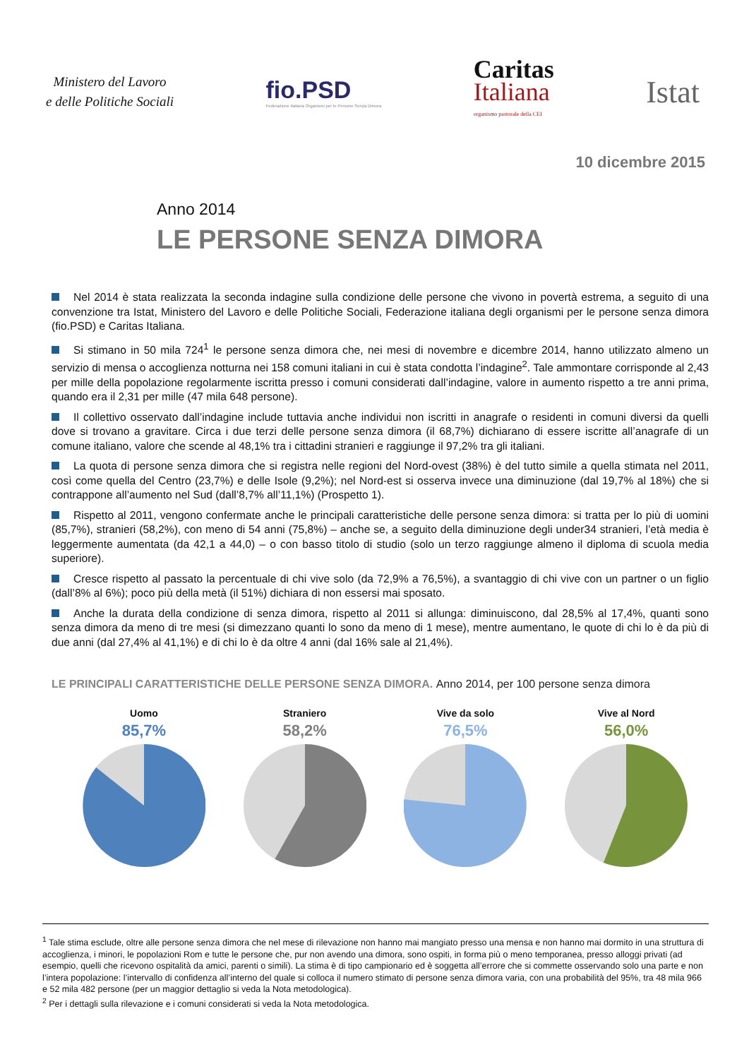Ministero del Lavoro
e delle Politiche Sociali
fio.PSD
Federazione Italiana Organismi per le Persone Senza Dimora
Caritas
Italiana
organismo pastorale della CEI
Istat
10 dicembre 2015
Anno 2014
LE PERSONE SENZA DIMORA
Nel 2014 è stata realizzata la seconda indagine sulla condizione delle persone che vivono in povertà estrema, a seguito di una convenzione tra Istat, Ministero del Lavoro e delle Politiche Sociali, Federazione italiana degli organismi per le persone senza dimora (fio.PSD) e Caritas Italiana.
Si stimano in 50 mila 724<sup>1</sup> le persone senza dimora che, nei mesi di novembre e dicembre 2014, hanno utilizzato almeno un servizio di mensa o accoglienza notturna nei 158 comuni italiani in cui è stata condotta l’indagine<sup>2</sup>. Tale ammontare corrisponde al 2,43 per mille della popolazione regolarmente iscritta presso i comuni considerati dall’indagine, valore in aumento rispetto a tre anni prima, quando era il 2,31 per mille (47 mila 648 persone).
Il collettivo osservato dall’indagine include tuttavia anche individui non iscritti in anagrafe o residenti in comuni diversi da quelli dove si trovano a gravitare. Circa i due terzi delle persone senza dimora (il 68,7%) dichiarano di essere iscritte all’anagrafe di un comune italiano, valore che scende al 48,1% tra i cittadini stranieri e raggiunge il 97,2% tra gli italiani.
La quota di persone senza dimora che si registra nelle regioni del Nord-ovest (38%) è del tutto simile a quella stimata nel 2011, così come quella del Centro (23,7%) e delle Isole (9,2%); nel Nord-est si osserva invece una diminuzione (dal 19,7% al 18%) che si contrappone all’aumento nel Sud (dall’8,7% all’11,1%) (Prospetto 1).
Rispetto al 2011, vengono confermate anche le principali caratteristiche delle persone senza dimora: si tratta per lo più di uomini (85,7%), stranieri (58,2%), con meno di 54 anni (75,8%) – anche se, a seguito della diminuzione degli under34 stranieri, l’età media è leggermente aumentata (da 42,1 a 44,0) – o con basso titolo di studio (solo un terzo raggiunge almeno il diploma di scuola media superiore).
Cresce rispetto al passato la percentuale di chi vive solo (da 72,9% a 76,5%), a svantaggio di chi vive con un partner o un figlio (dall’8% al 6%); poco più della metà (il 51%) dichiara di non essersi mai sposato.
Anche la durata della condizione di senza dimora, rispetto al 2011 si allunga: diminuiscono, dal 28,5% al 17,4%, quanti sono senza dimora da meno di tre mesi (si dimezzano quanti lo sono da meno di 1 mese), mentre aumentano, le quote di chi lo è da più di due anni (dal 27,4% al 41,1%) e di chi lo è da oltre 4 anni (dal 16% sale al 21,4%).
LE PRINCIPALI CARATTERISTICHE DELLE PERSONE SENZA DIMORA. Anno 2014, per 100 persone senza dimora
Uomo
85,7%
Straniero
58,2%
Vive da solo
76,5%
Vive al Nord
56,0%
<sup>1</sup> Tale stima esclude, oltre alle persone senza dimora che nel mese di rilevazione non hanno mai mangiato presso una mensa e non hanno mai dormito in una struttura di accoglienza, i minori, le popolazioni Rom e tutte le persone che, pur non avendo una dimora, sono ospiti, in forma più o meno temporanea, presso alloggi privati (ad esempio, quelli che ricevono ospitalità da amici, parenti o simili). La stima è di tipo campionario ed è soggetta all’errore che si commette osservando solo una parte e non l’intera popolazione: l’intervallo di confidenza all’interno del quale si colloca il numero stimato di persone senza dimora varia, con una probabilità del 95%, tra 48 mila 966 e 52 mila 482 persone (per un maggior dettaglio si veda la Nota metodologica).
<sup>2</sup> Per i dettagli sulla rilevazione e i comuni considerati si veda la Nota metodologica.